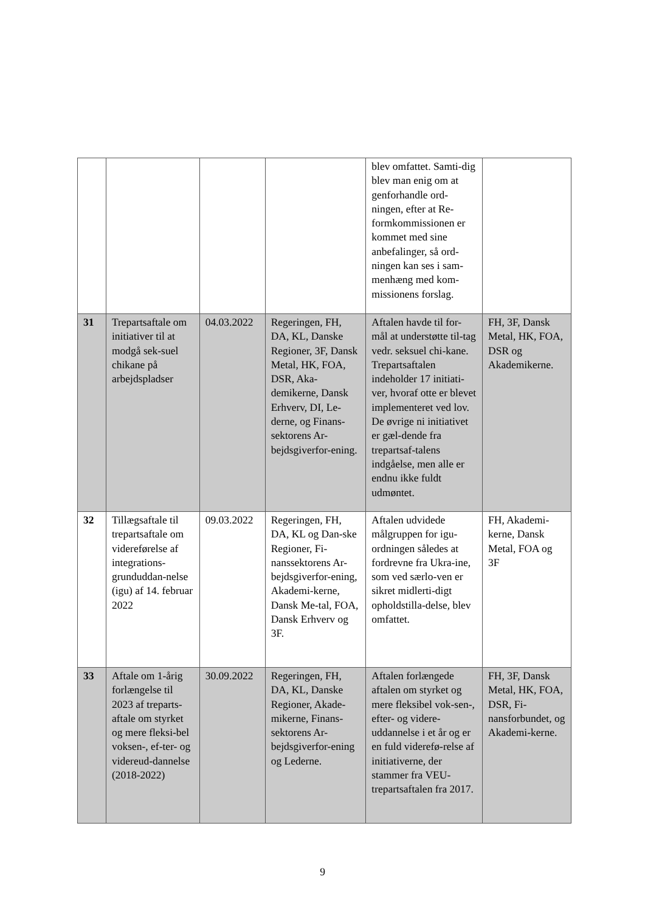| | | | | blev omfattet. Samti-dig blev man enig om at genforhandle ord-ningen, efter at Re-formkommissionen er kommet med sine anbefalinger, så ord-ningen kan ses i sam-menhæng med kom-missionens forslag. | |
| 31 | Trepartsaftale om initiativer til at modgå sek-suel chikane på arbejdspladser | 04.03.2022 | Regeringen, FH, DA, KL, Danske Regioner, 3F, Dansk Metal, HK, FOA, DSR, Aka-demikerne, Dansk Erhverv, DI, Le-derne, og Finans-sektorens Ar-bejdsgiverfor-ening. | Aftalen havde til for-mål at understøtte til-tag vedr. seksuel chi-kane. Trepartsaftalen indeholder 17 initiati-ver, hvoraf otte er blevet implementeret ved lov. De øvrige ni initiativet er gæl-dende fra trepartsaf-talens indgåelse, men alle er endnu ikke fuldt udmøntet. | FH, 3F, Dansk Metal, HK, FOA, DSR og Akademikerne. |
| 32 | Tillægsaftale til trepartsaftale om videreførelse af integrations-grunduddan-nelse (igu) af 14. februar 2022 | 09.03.2022 | Regeringen, FH, DA, KL og Dan-ske Regioner, Fi-nanssektorens Ar-bejdsgiverfor-ening, Akademi-kerne, Dansk Me-tal, FOA, Dansk Erhverv og 3F. | Aftalen udvidede målgruppen for igu-ordningen således at fordrevne fra Ukra-ine, som ved særlo-ven er sikret midlerti-digt opholdstilla-delse, blev omfattet. | FH, Akademi-kerne, Dansk Metal, FOA og 3F |
| 33 | Aftale om 1-årig forlængelse til 2023 af treparts-aftale om styrket og mere fleksi-bel voksen-, ef-ter- og videreud-dannelse (2018-2022) | 30.09.2022 | Regeringen, FH, DA, KL, Danske Regioner, Akade-mikerne, Finans-sektorens Ar-bejdsgiverfor-ening og Lederne. | Aftalen forlængede aftalen om styrket og mere fleksibel vok-sen-, efter- og videre-uddannelse i et år og er en fuld viderefø-relse af initiativerne, der stammer fra VEU-trepartsaftalen fra 2017. | FH, 3F, Dansk Metal, HK, FOA, DSR, Fi-nansforbundet, og Akademi-kerne. |
9